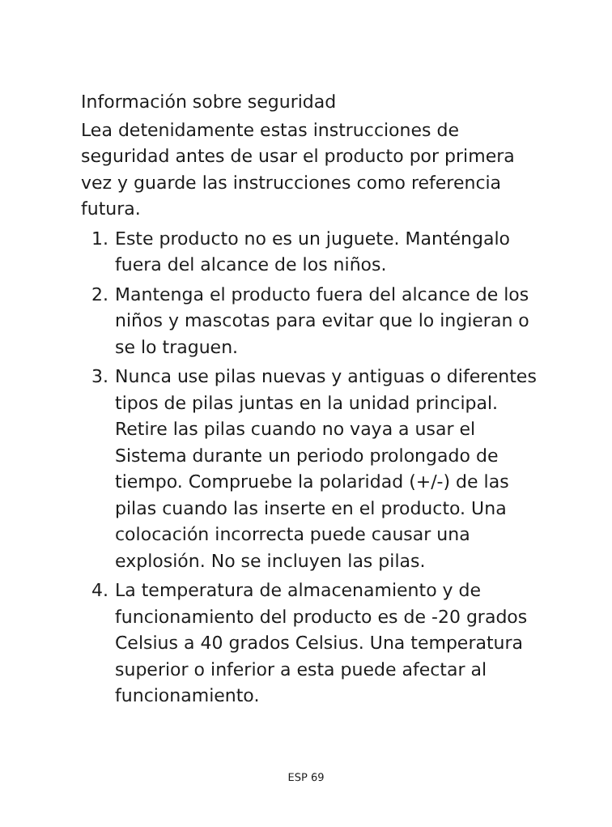Información sobre seguridad
Lea detenidamente estas instrucciones de seguridad antes de usar el producto por primera vez y guarde las instrucciones como referencia futura.
1. Este producto no es un juguete. Manténgalo fuera del alcance de los niños.
2. Mantenga el producto fuera del alcance de los niños y mascotas para evitar que lo ingieran o se lo traguen.
3. Nunca use pilas nuevas y antiguas o diferentes tipos de pilas juntas en la unidad principal. Retire las pilas cuando no vaya a usar el Sistema durante un periodo prolongado de tiempo. Compruebe la polaridad (+/-) de las pilas cuando las inserte en el producto. Una colocación incorrecta puede causar una explosión. No se incluyen las pilas.
4. La temperatura de almacenamiento y de funcionamiento del producto es de -20 grados Celsius a 40 grados Celsius. Una temperatura superior o inferior a esta puede afectar al funcionamiento.
ESP 69